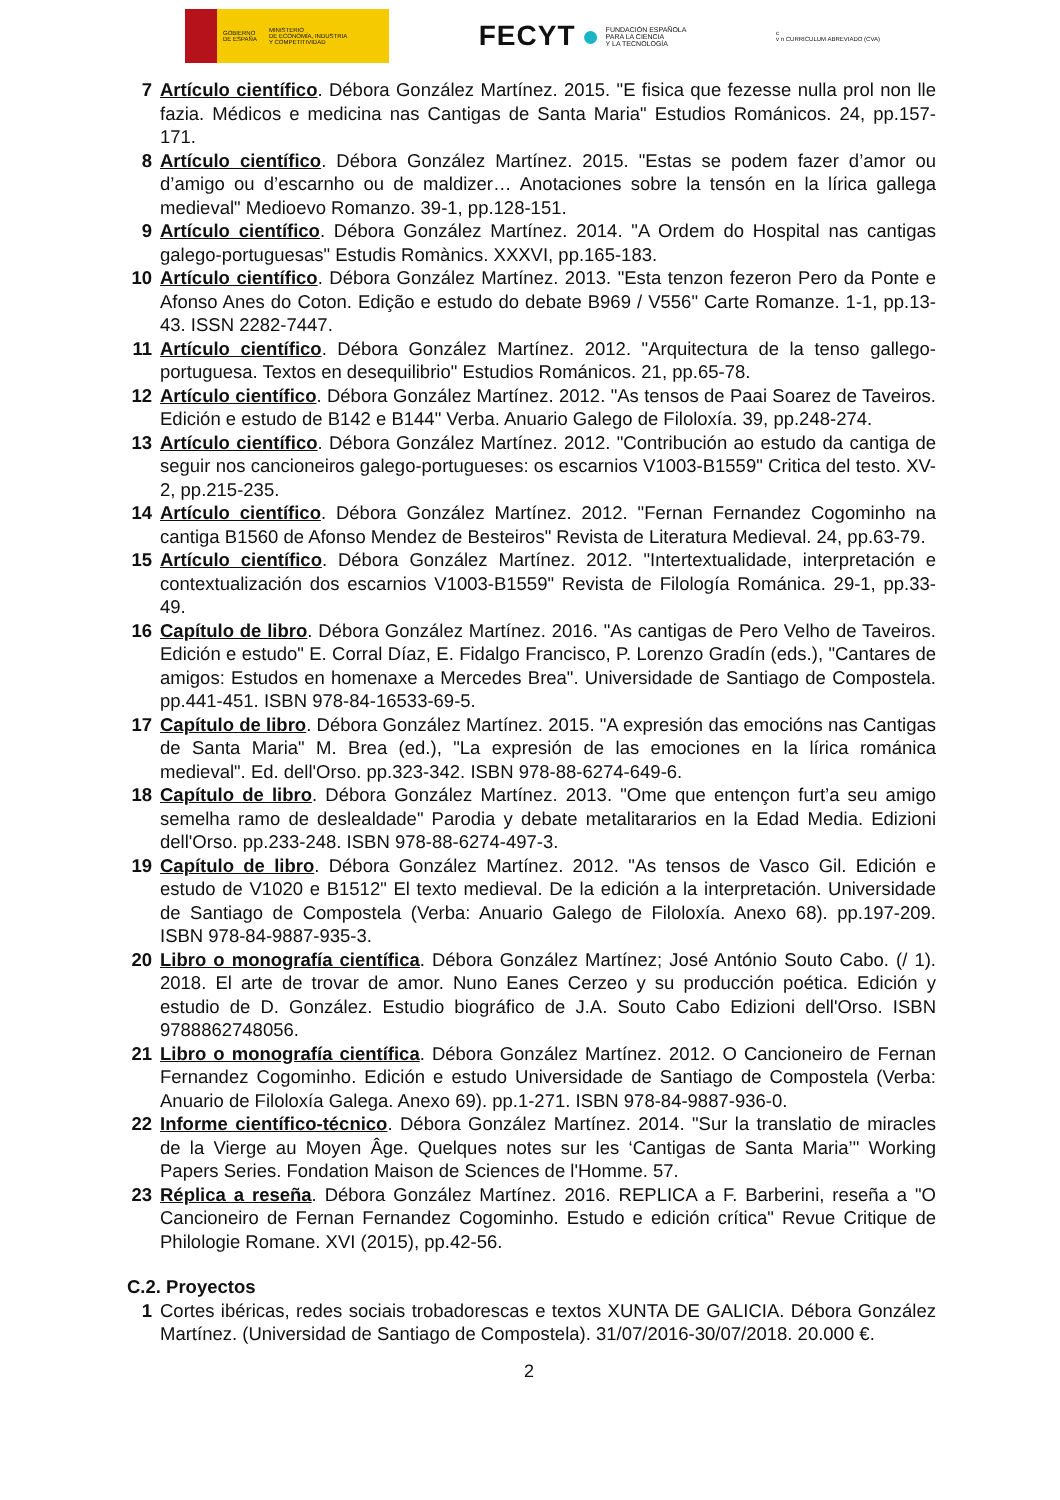GOBIERNO
DE ESPAÑA
MINISTERIO
DE ECONOMÍA, INDUSTRIA
Y COMPETITIVIDAD
FECYT ● FUNDACIÓN ESPAÑOLA
PARA LA CIENCIA
Y LA TECNOLOGÍA
c
v n CURRICULUM ABREVIADO (CVA)
7 Artículo científico. Débora González Martínez. 2015. "E fisica que fezesse nulla prol non lle fazia. Médicos e medicina nas Cantigas de Santa Maria" Estudios Románicos. 24, pp.157-171.
8 Artículo científico. Débora González Martínez. 2015. "Estas se podem fazer d’amor ou d’amigo ou d’escarnho ou de maldizer… Anotaciones sobre la tensón en la lírica gallega medieval" Medioevo Romanzo. 39-1, pp.128-151.
9 Artículo científico. Débora González Martínez. 2014. "A Ordem do Hospital nas cantigas galego-portuguesas" Estudis Romànics. XXXVI, pp.165-183.
10 Artículo científico. Débora González Martínez. 2013. "Esta tenzon fezeron Pero da Ponte e Afonso Anes do Coton. Edição e estudo do debate B969 / V556" Carte Romanze. 1-1, pp.13-43. ISSN 2282-7447.
11 Artículo científico. Débora González Martínez. 2012. "Arquitectura de la tenso gallego-portuguesa. Textos en desequilibrio" Estudios Románicos. 21, pp.65-78.
12 Artículo científico. Débora González Martínez. 2012. "As tensos de Paai Soarez de Taveiros. Edición e estudo de B142 e B144" Verba. Anuario Galego de Filoloxía. 39, pp.248-274.
13 Artículo científico. Débora González Martínez. 2012. "Contribución ao estudo da cantiga de seguir nos cancioneiros galego-portugueses: os escarnios V1003-B1559" Critica del testo. XV-2, pp.215-235.
14 Artículo científico. Débora González Martínez. 2012. "Fernan Fernandez Cogominho na cantiga B1560 de Afonso Mendez de Besteiros" Revista de Literatura Medieval. 24, pp.63-79.
15 Artículo científico. Débora González Martínez. 2012. "Intertextualidade, interpretación e contextualización dos escarnios V1003-B1559" Revista de Filología Románica. 29-1, pp.33-49.
16 Capítulo de libro. Débora González Martínez. 2016. "As cantigas de Pero Velho de Taveiros. Edición e estudo" E. Corral Díaz, E. Fidalgo Francisco, P. Lorenzo Gradín (eds.), "Cantares de amigos: Estudos en homenaxe a Mercedes Brea". Universidade de Santiago de Compostela. pp.441-451. ISBN 978-84-16533-69-5.
17 Capítulo de libro. Débora González Martínez. 2015. "A expresión das emocións nas Cantigas de Santa Maria" M. Brea (ed.), "La expresión de las emociones en la lírica románica medieval". Ed. dell'Orso. pp.323-342. ISBN 978-88-6274-649-6.
18 Capítulo de libro. Débora González Martínez. 2013. "Ome que entençon furt’a seu amigo semelha ramo de deslealdade" Parodia y debate metalitararios en la Edad Media. Edizioni dell'Orso. pp.233-248. ISBN 978-88-6274-497-3.
19 Capítulo de libro. Débora González Martínez. 2012. "As tensos de Vasco Gil. Edición e estudo de V1020 e B1512" El texto medieval. De la edición a la interpretación. Universidade de Santiago de Compostela (Verba: Anuario Galego de Filoloxía. Anexo 68). pp.197-209. ISBN 978-84-9887-935-3.
20 Libro o monografía científica. Débora González Martínez; José António Souto Cabo. (/ 1). 2018. El arte de trovar de amor. Nuno Eanes Cerzeo y su producción poética. Edición y estudio de D. González. Estudio biográfico de J.A. Souto Cabo Edizioni dell'Orso. ISBN 9788862748056.
21 Libro o monografía científica. Débora González Martínez. 2012. O Cancioneiro de Fernan Fernandez Cogominho. Edición e estudo Universidade de Santiago de Compostela (Verba: Anuario de Filoloxía Galega. Anexo 69). pp.1-271. ISBN 978-84-9887-936-0.
22 Informe científico-técnico. Débora González Martínez. 2014. "Sur la translatio de miracles de la Vierge au Moyen Âge. Quelques notes sur les ‘Cantigas de Santa Maria’" Working Papers Series. Fondation Maison de Sciences de l'Homme. 57.
23 Réplica a reseña. Débora González Martínez. 2016. REPLICA a F. Barberini, reseña a "O Cancioneiro de Fernan Fernandez Cogominho. Estudo e edición crítica" Revue Critique de Philologie Romane. XVI (2015), pp.42-56.
C.2. Proyectos
1 Cortes ibéricas, redes sociais trobadorescas e textos XUNTA DE GALICIA. Débora González Martínez. (Universidad de Santiago de Compostela). 31/07/2016-30/07/2018. 20.000 €.
2